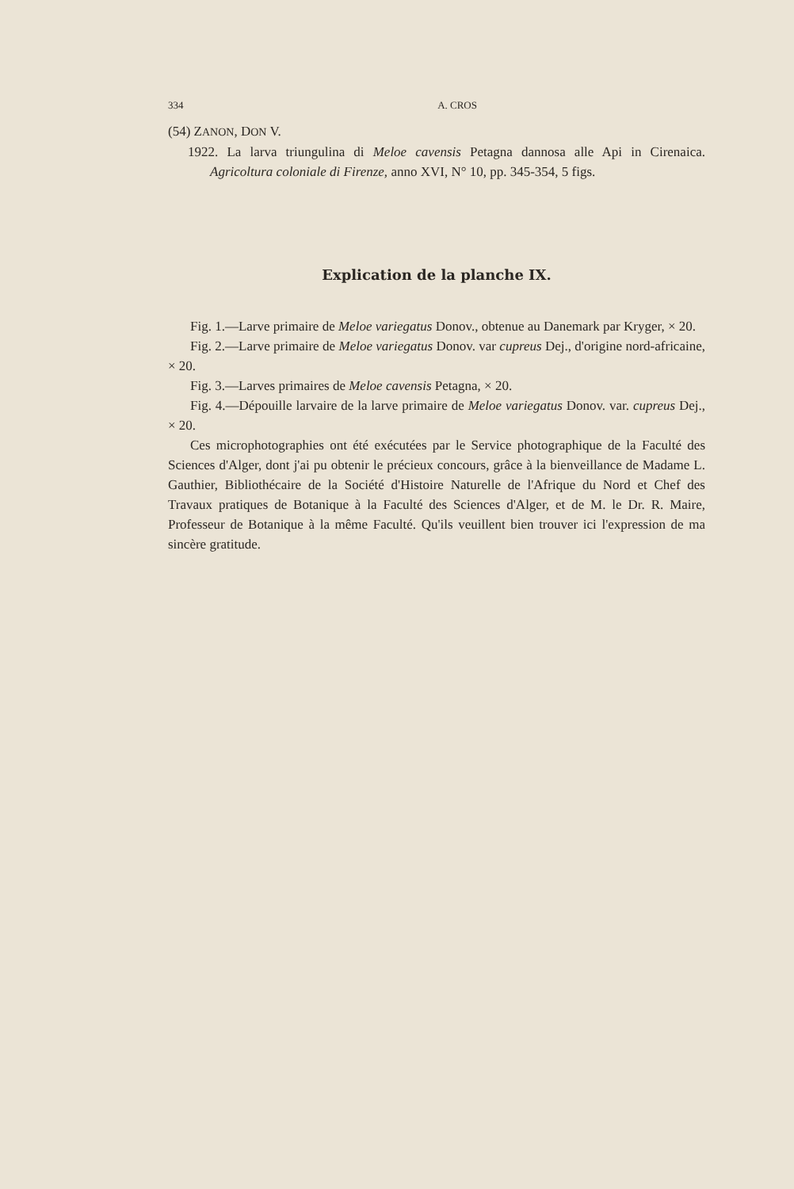334 A. CROS
(54) ZANON, DON V.
1922. La larva triungulina di Meloe cavensis Petagna dannosa alle Api in Cirenaica. Agricoltura coloniale di Firenze, anno XVI, N° 10, pp. 345-354, 5 figs.
Explication de la planche IX.
Fig. 1.—Larve primaire de Meloe variegatus Donov., obtenue au Danemark par Kryger, × 20.
Fig. 2.—Larve primaire de Meloe variegatus Donov. var cupreus Dej., d'origine nord-africaine, × 20.
Fig. 3.—Larves primaires de Meloe cavensis Petagna, × 20.
Fig. 4.—Dépouille larvaire de la larve primaire de Meloe variegatus Donov. var. cupreus Dej., × 20.
Ces microphotographies ont été exécutées par le Service photographique de la Faculté des Sciences d'Alger, dont j'ai pu obtenir le précieux concours, grâce à la bienveillance de Madame L. Gauthier, Bibliothécaire de la Société d'Histoire Naturelle de l'Afrique du Nord et Chef des Travaux pratiques de Botanique à la Faculté des Sciences d'Alger, et de M. le Dr. R. Maire, Professeur de Botanique à la même Faculté. Qu'ils veuillent bien trouver ici l'expression de ma sincère gratitude.